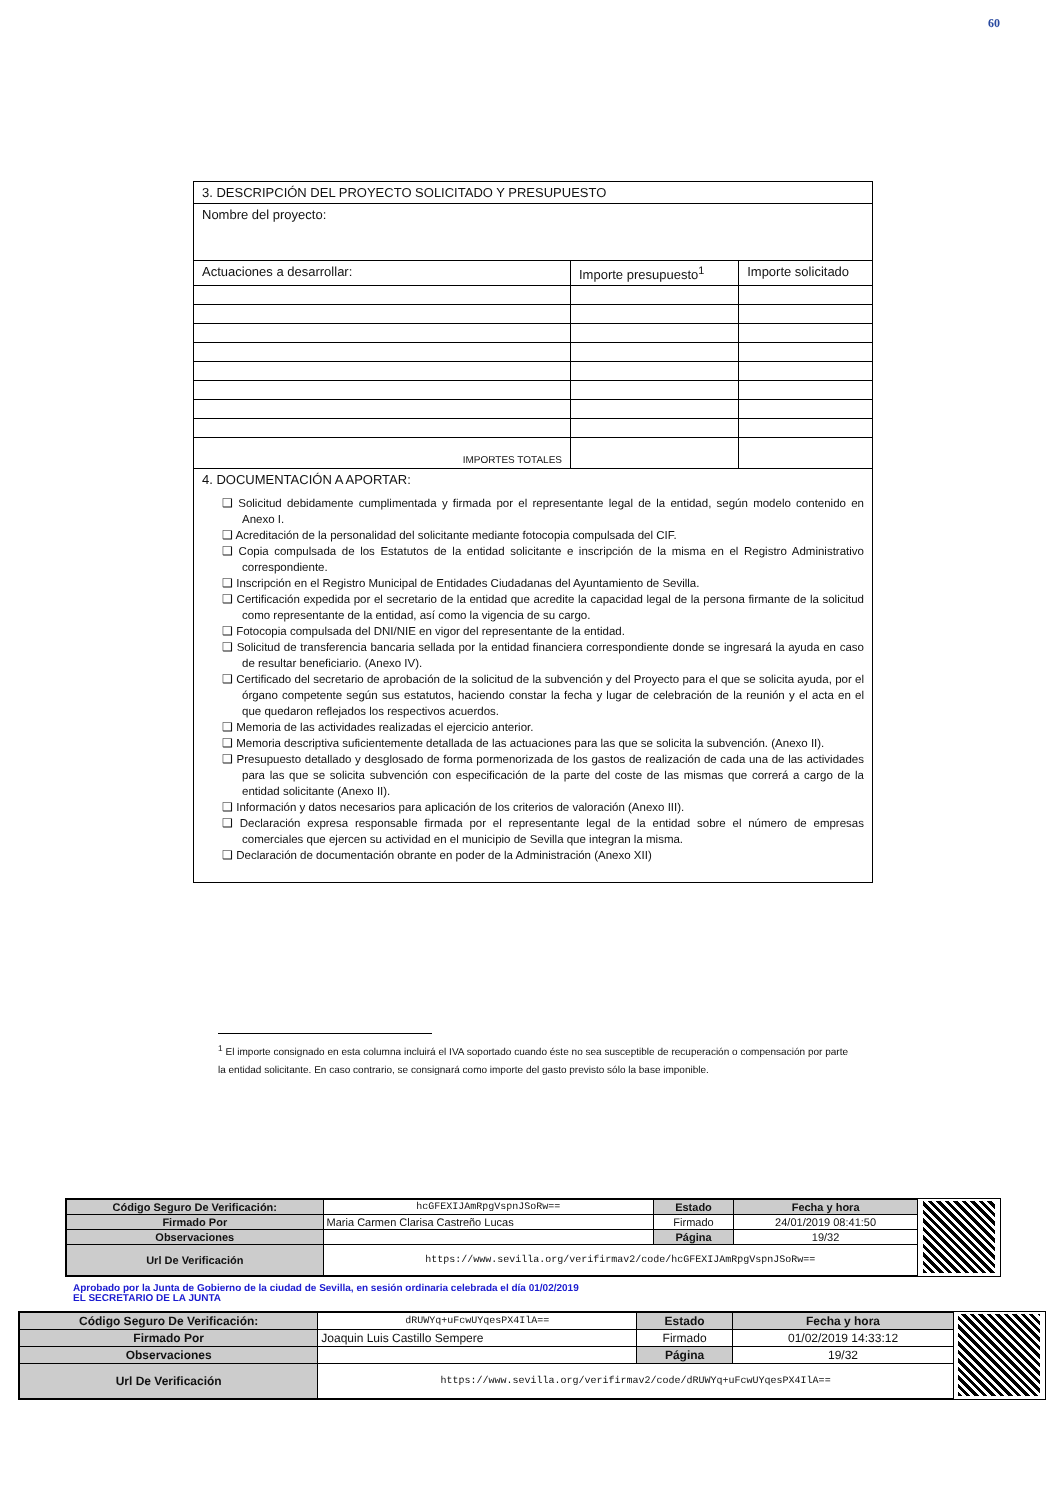60
| 3. DESCRIPCIÓN DEL PROYECTO SOLICITADO Y PRESUPUESTO | | |
| Nombre del proyecto: | | |
| Actuaciones a desarrollar: | Importe presupuesto<sup>1</sup> | Importe solicitado |
| IMPORTES TOTALES | | |
| 4. DOCUMENTACIÓN A APORTAR: ❑ Solicitud debidamente cumplimentada y firmada por el representante legal de la entidad, según modelo contenido en Anexo I. ❑ Acreditación de la personalidad del solicitante mediante fotocopia compulsada del CIF. ❑ Copia compulsada de los Estatutos de la entidad solicitante e inscripción de la misma en el Registro Administrativo correspondiente. ❑ Inscripción en el Registro Municipal de Entidades Ciudadanas del Ayuntamiento de Sevilla. ❑ Certificación expedida por el secretario de la entidad que acredite la capacidad legal de la persona firmante de la solicitud como representante de la entidad, así como la vigencia de su cargo. ❑ Fotocopia compulsada del DNI/NIE en vigor del representante de la entidad. ❑ Solicitud de transferencia bancaria sellada por la entidad financiera correspondiente donde se ingresará la ayuda en caso de resultar beneficiario. (Anexo IV). ❑ Certificado del secretario de aprobación de la solicitud de la subvención y del Proyecto para el que se solicita ayuda, por el órgano competente según sus estatutos, haciendo constar la fecha y lugar de celebración de la reunión y el acta en el que quedaron reflejados los respectivos acuerdos. ❑ Memoria de las actividades realizadas el ejercicio anterior. ❑ Memoria descriptiva suficientemente detallada de las actuaciones para las que se solicita la subvención. (Anexo II). ❑ Presupuesto detallado y desglosado de forma pormenorizada de los gastos de realización de cada una de las actividades para las que se solicita subvención con especificación de la parte del coste de las mismas que correrá a cargo de la entidad solicitante (Anexo II). ❑ Información y datos necesarios para aplicación de los criterios de valoración (Anexo III). ❑ Declaración expresa responsable firmada por el representante legal de la entidad sobre el número de empresas comerciales que ejercen su actividad en el municipio de Sevilla que integran la misma. ❑ Declaración de documentación obrante en poder de la Administración (Anexo XII) | | |
<sup>1</sup> El importe consignado en esta columna incluirá el IVA soportado cuando éste no sea susceptible de recuperación o compensación por parte la entidad solicitante. En caso contrario, se consignará como importe del gasto previsto sólo la base imponible.
| Código Seguro De Verificación: | hcGFEXIJAmRpgVspnJSoRw== | Estado | Fecha y hora |
| Firmado Por | Maria Carmen Clarisa Castreño Lucas | Firmado | 24/01/2019 08:41:50 |
| Observaciones | | Página | 19/32 |
| Url De Verificación | https://www.sevilla.org/verifirmav2/code/hcGFEXIJAmRpgVspnJSoRw== | | |
Aprobado por la Junta de Gobierno de la ciudad de Sevilla, en sesión ordinaria celebrada el día 01/02/2019
EL SECRETARIO DE LA JUNTA
| Código Seguro De Verificación: | dRUWYq+uFcwUYqesPX4IlA== | Estado | Fecha y hora |
| Firmado Por | Joaquin Luis Castillo Sempere | Firmado | 01/02/2019 14:33:12 |
| Observaciones | | Página | 19/32 |
| Url De Verificación | https://www.sevilla.org/verifirmav2/code/dRUWYq+uFcwUYqesPX4IlA== | | |